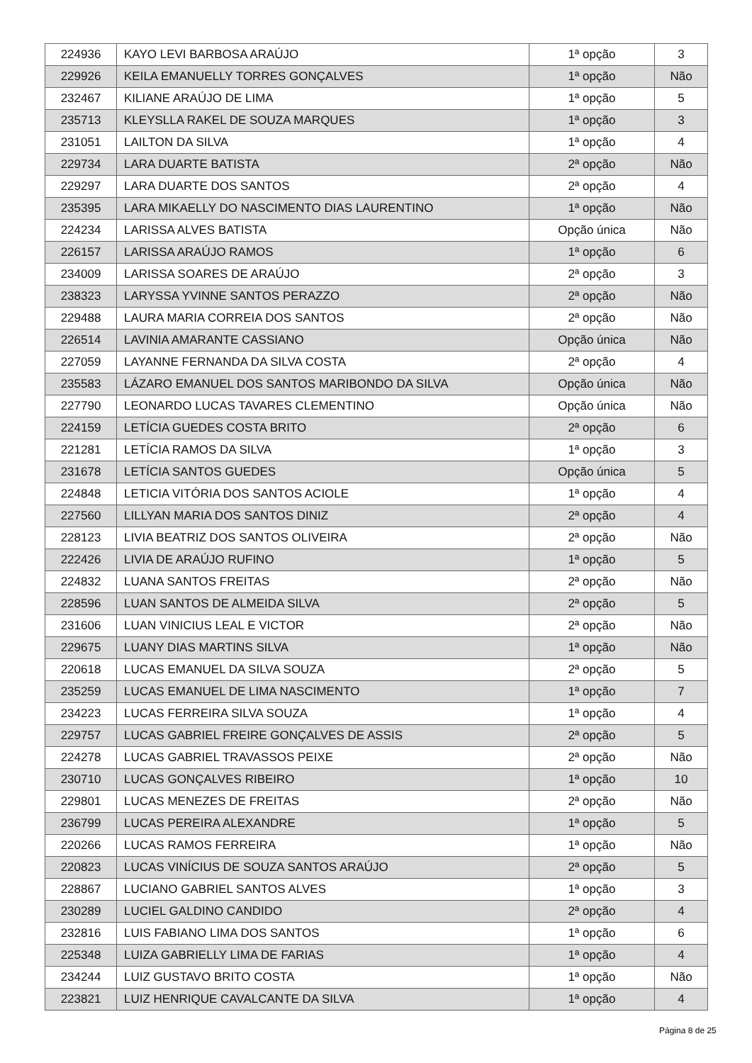| 224936 | KAYO LEVI BARBOSA ARAÚJO | 1ª opção | 3 |
| 229926 | KEILA EMANUELLY TORRES GONÇALVES | 1ª opção | Não |
| 232467 | KILIANE ARAÚJO DE LIMA | 1ª opção | 5 |
| 235713 | KLEYSLLA RAKEL DE SOUZA MARQUES | 1ª opção | 3 |
| 231051 | LAILTON DA SILVA | 1ª opção | 4 |
| 229734 | LARA DUARTE BATISTA | 2ª opção | Não |
| 229297 | LARA DUARTE DOS SANTOS | 2ª opção | 4 |
| 235395 | LARA MIKAELLY DO NASCIMENTO DIAS LAURENTINO | 1ª opção | Não |
| 224234 | LARISSA ALVES BATISTA | Opção única | Não |
| 226157 | LARISSA ARAÚJO RAMOS | 1ª opção | 6 |
| 234009 | LARISSA SOARES DE ARAÚJO | 2ª opção | 3 |
| 238323 | LARYSSA YVINNE SANTOS PERAZZO | 2ª opção | Não |
| 229488 | LAURA MARIA CORREIA DOS SANTOS | 2ª opção | Não |
| 226514 | LAVINIA AMARANTE CASSIANO | Opção única | Não |
| 227059 | LAYANNE FERNANDA DA SILVA COSTA | 2ª opção | 4 |
| 235583 | LÁZARO EMANUEL DOS SANTOS MARIBONDO DA SILVA | Opção única | Não |
| 227790 | LEONARDO LUCAS TAVARES CLEMENTINO | Opção única | Não |
| 224159 | LETÍCIA GUEDES COSTA BRITO | 2ª opção | 6 |
| 221281 | LETÍCIA RAMOS DA SILVA | 1ª opção | 3 |
| 231678 | LETÍCIA SANTOS GUEDES | Opção única | 5 |
| 224848 | LETICIA VITÓRIA DOS SANTOS ACIOLE | 1ª opção | 4 |
| 227560 | LILLYAN MARIA DOS SANTOS DINIZ | 2ª opção | 4 |
| 228123 | LIVIA BEATRIZ DOS SANTOS OLIVEIRA | 2ª opção | Não |
| 222426 | LIVIA DE ARAÚJO RUFINO | 1ª opção | 5 |
| 224832 | LUANA SANTOS FREITAS | 2ª opção | Não |
| 228596 | LUAN SANTOS DE ALMEIDA SILVA | 2ª opção | 5 |
| 231606 | LUAN VINICIUS LEAL E VICTOR | 2ª opção | Não |
| 229675 | LUANY DIAS MARTINS SILVA | 1ª opção | Não |
| 220618 | LUCAS EMANUEL DA SILVA SOUZA | 2ª opção | 5 |
| 235259 | LUCAS EMANUEL DE LIMA NASCIMENTO | 1ª opção | 7 |
| 234223 | LUCAS FERREIRA SILVA SOUZA | 1ª opção | 4 |
| 229757 | LUCAS GABRIEL FREIRE GONÇALVES DE ASSIS | 2ª opção | 5 |
| 224278 | LUCAS GABRIEL TRAVASSOS PEIXE | 2ª opção | Não |
| 230710 | LUCAS GONÇALVES RIBEIRO | 1ª opção | 10 |
| 229801 | LUCAS MENEZES DE FREITAS | 2ª opção | Não |
| 236799 | LUCAS PEREIRA ALEXANDRE | 1ª opção | 5 |
| 220266 | LUCAS RAMOS FERREIRA | 1ª opção | Não |
| 220823 | LUCAS VINÍCIUS DE SOUZA SANTOS ARAÚJO | 2ª opção | 5 |
| 228867 | LUCIANO GABRIEL SANTOS ALVES | 1ª opção | 3 |
| 230289 | LUCIEL GALDINO CANDIDO | 2ª opção | 4 |
| 232816 | LUIS FABIANO LIMA DOS SANTOS | 1ª opção | 6 |
| 225348 | LUIZA GABRIELLY LIMA DE FARIAS | 1ª opção | 4 |
| 234244 | LUIZ GUSTAVO BRITO COSTA | 1ª opção | Não |
| 223821 | LUIZ HENRIQUE CAVALCANTE DA SILVA | 1ª opção | 4 |
Página 8 de 25